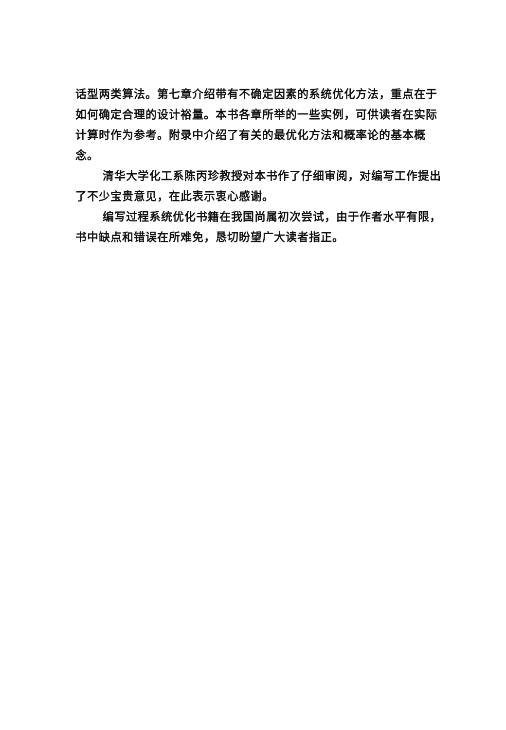话型两类算法。第七章介绍带有不确定因素的系统优化方法，重点在于如何确定合理的设计裕量。本书各章所举的一些实例，可供读者在实际计算时作为参考。附录中介绍了有关的最优化方法和概率论的基本概念。
清华大学化工系陈丙珍教授对本书作了仔细审阅，对编写工作提出了不少宝贵意见，在此表示衷心感谢。
编写过程系统优化书籍在我国尚属初次尝试，由于作者水平有限，书中缺点和错误在所难免，恳切盼望广大读者指正。